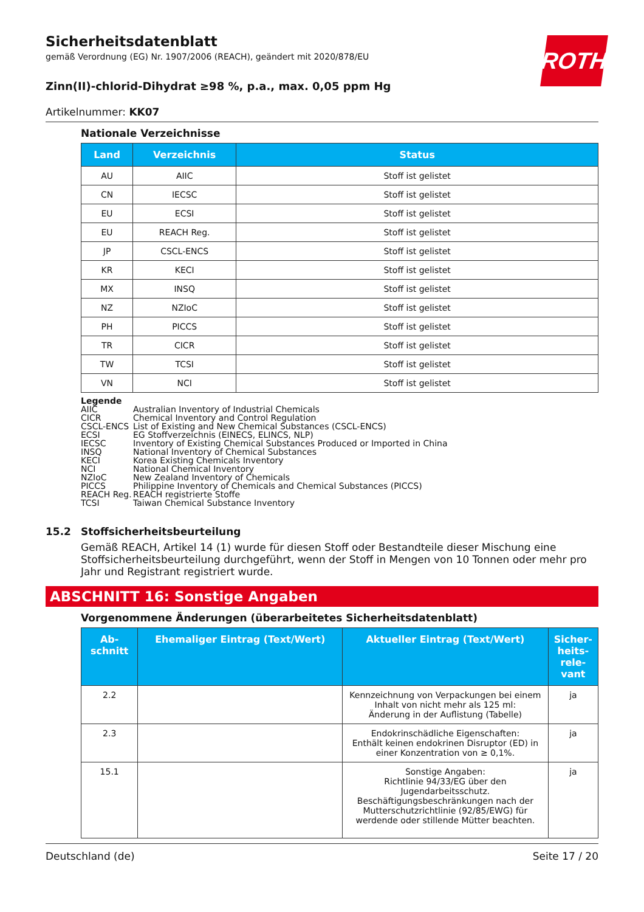ROTH
Sicherheitsdatenblatt
gemäß Verordnung (EG) Nr. 1907/2006 (REACH), geändert mit 2020/878/EU
Zinn(II)-chlorid-Dihydrat ≥98 %, p.a., max. 0,05 ppm Hg
Artikelnummer: KK07
Nationale Verzeichnisse
| Land | Verzeichnis | Status |
| --- | --- | --- |
| AU | AIIC | Stoff ist gelistet |
| CN | IECSC | Stoff ist gelistet |
| EU | ECSI | Stoff ist gelistet |
| EU | REACH Reg. | Stoff ist gelistet |
| JP | CSCL-ENCS | Stoff ist gelistet |
| KR | KECI | Stoff ist gelistet |
| MX | INSQ | Stoff ist gelistet |
| NZ | NZIoC | Stoff ist gelistet |
| PH | PICCS | Stoff ist gelistet |
| TR | CICR | Stoff ist gelistet |
| TW | TCSI | Stoff ist gelistet |
| VN | NCI | Stoff ist gelistet |
Legende
AIIC Australian Inventory of Industrial Chemicals
CICR Chemical Inventory and Control Regulation
CSCL-ENCS List of Existing and New Chemical Substances (CSCL-ENCS)
ECSI EG Stoffverzeichnis (EINECS, ELINCS, NLP)
IECSC Inventory of Existing Chemical Substances Produced or Imported in China
INSQ National Inventory of Chemical Substances
KECI Korea Existing Chemicals Inventory
NCI National Chemical Inventory
NZIoC New Zealand Inventory of Chemicals
PICCS Philippine Inventory of Chemicals and Chemical Substances (PICCS)
REACH Reg. REACH registrierte Stoffe
TCSI Taiwan Chemical Substance Inventory
15.2 Stoffsicherheitsbeurteilung
Gemäß REACH, Artikel 14 (1) wurde für diesen Stoff oder Bestandteile dieser Mischung eine Stoffsicherheitsbeurteilung durchgeführt, wenn der Stoff in Mengen von 10 Tonnen oder mehr pro Jahr und Registrant registriert wurde.
ABSCHNITT 16: Sonstige Angaben
Vorgenommene Änderungen (überarbeitetes Sicherheitsdatenblatt)
| Ab- schnitt | Ehemaliger Eintrag (Text/Wert) | Aktueller Eintrag (Text/Wert) | Sicher- heits- rele- vant |
| --- | --- | --- | --- |
| 2.2 | | Kennzeichnung von Verpackungen bei einem Inhalt von nicht mehr als 125 ml: Änderung in der Auflistung (Tabelle) | ja |
| 2.3 | | Endokrinschädliche Eigenschaften: Enthält keinen endokrinen Disruptor (ED) in einer Konzentration von ≥ 0,1%. | ja |
| 15.1 | | Sonstige Angaben: Richtlinie 94/33/EG über den Jugendarbeitsschutz. Beschäftigungsbeschränkungen nach der Mutterschutzrichtlinie (92/85/EWG) für werdende oder stillende Mütter beachten. | ja |
Deutschland (de) Seite 17 / 20